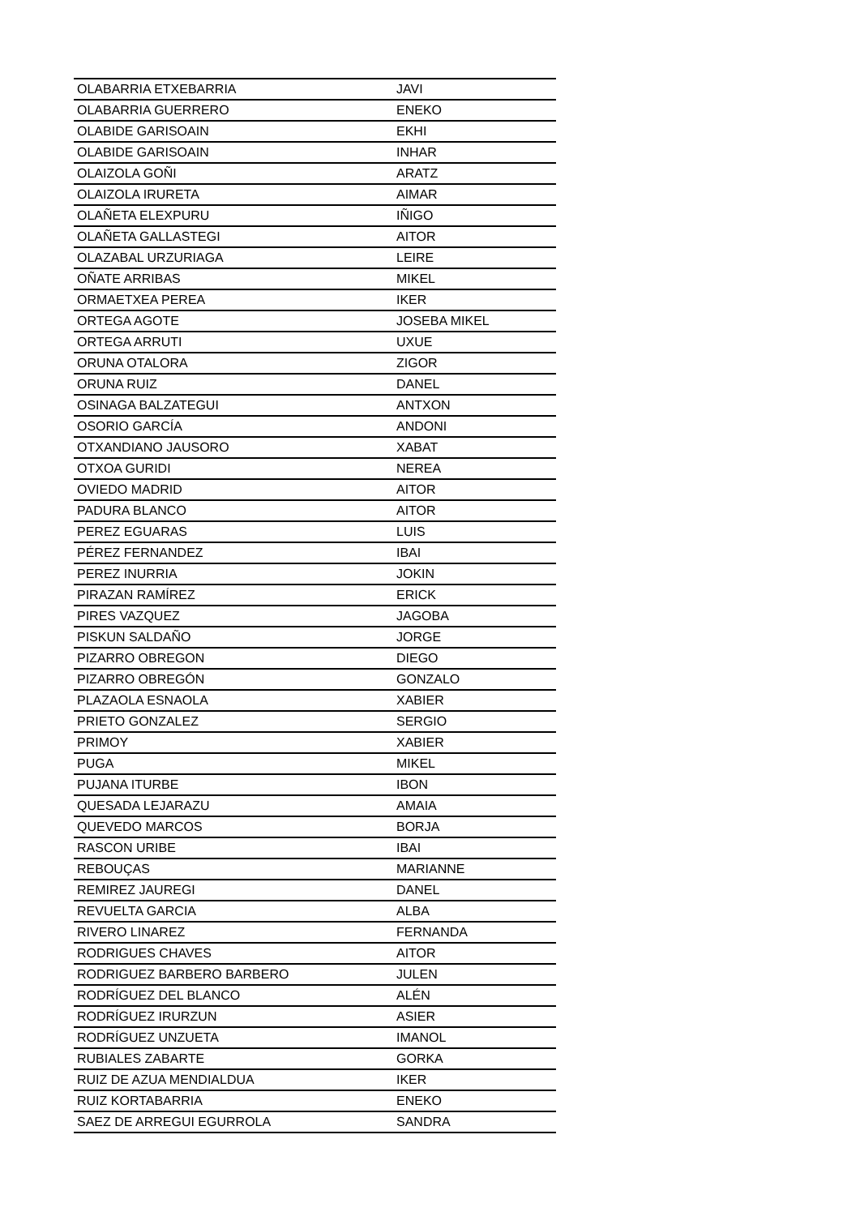| OLABARRIA ETXEBARRIA | JAVI |
| OLABARRIA GUERRERO | ENEKO |
| OLABIDE GARISOAIN | EKHI |
| OLABIDE GARISOAIN | INHAR |
| OLAIZOLA GOÑI | ARATZ |
| OLAIZOLA IRURETA | AIMAR |
| OLAÑETA ELEXPURU | IÑIGO |
| OLAÑETA GALLASTEGI | AITOR |
| OLAZABAL URZURIAGA | LEIRE |
| OÑATE ARRIBAS | MIKEL |
| ORMAETXEA PEREA | IKER |
| ORTEGA AGOTE | JOSEBA MIKEL |
| ORTEGA ARRUTI | UXUE |
| ORUNA OTALORA | ZIGOR |
| ORUNA RUIZ | DANEL |
| OSINAGA BALZATEGUI | ANTXON |
| OSORIO GARCÍA | ANDONI |
| OTXANDIANO JAUSORO | XABAT |
| OTXOA GURIDI | NEREA |
| OVIEDO MADRID | AITOR |
| PADURA BLANCO | AITOR |
| PEREZ EGUARAS | LUIS |
| PÉREZ FERNANDEZ | IBAI |
| PEREZ INURRIA | JOKIN |
| PIRAZAN RAMÍREZ | ERICK |
| PIRES VAZQUEZ | JAGOBA |
| PISKUN SALDAÑO | JORGE |
| PIZARRO OBREGON | DIEGO |
| PIZARRO OBREGÓN | GONZALO |
| PLAZAOLA ESNAOLA | XABIER |
| PRIETO GONZALEZ | SERGIO |
| PRIMOY | XABIER |
| PUGA | MIKEL |
| PUJANA ITURBE | IBON |
| QUESADA LEJARAZU | AMAIA |
| QUEVEDO MARCOS | BORJA |
| RASCON URIBE | IBAI |
| REBOUÇAS | MARIANNE |
| REMIREZ JAUREGI | DANEL |
| REVUELTA GARCIA | ALBA |
| RIVERO LINAREZ | FERNANDA |
| RODRIGUES CHAVES | AITOR |
| RODRIGUEZ BARBERO BARBERO | JULEN |
| RODRÍGUEZ DEL BLANCO | ALÉN |
| RODRÍGUEZ IRURZUN | ASIER |
| RODRÍGUEZ UNZUETA | IMANOL |
| RUBIALES ZABARTE | GORKA |
| RUIZ DE AZUA MENDIALDUA | IKER |
| RUIZ KORTABARRIA | ENEKO |
| SAEZ DE ARREGUI EGURROLA | SANDRA |